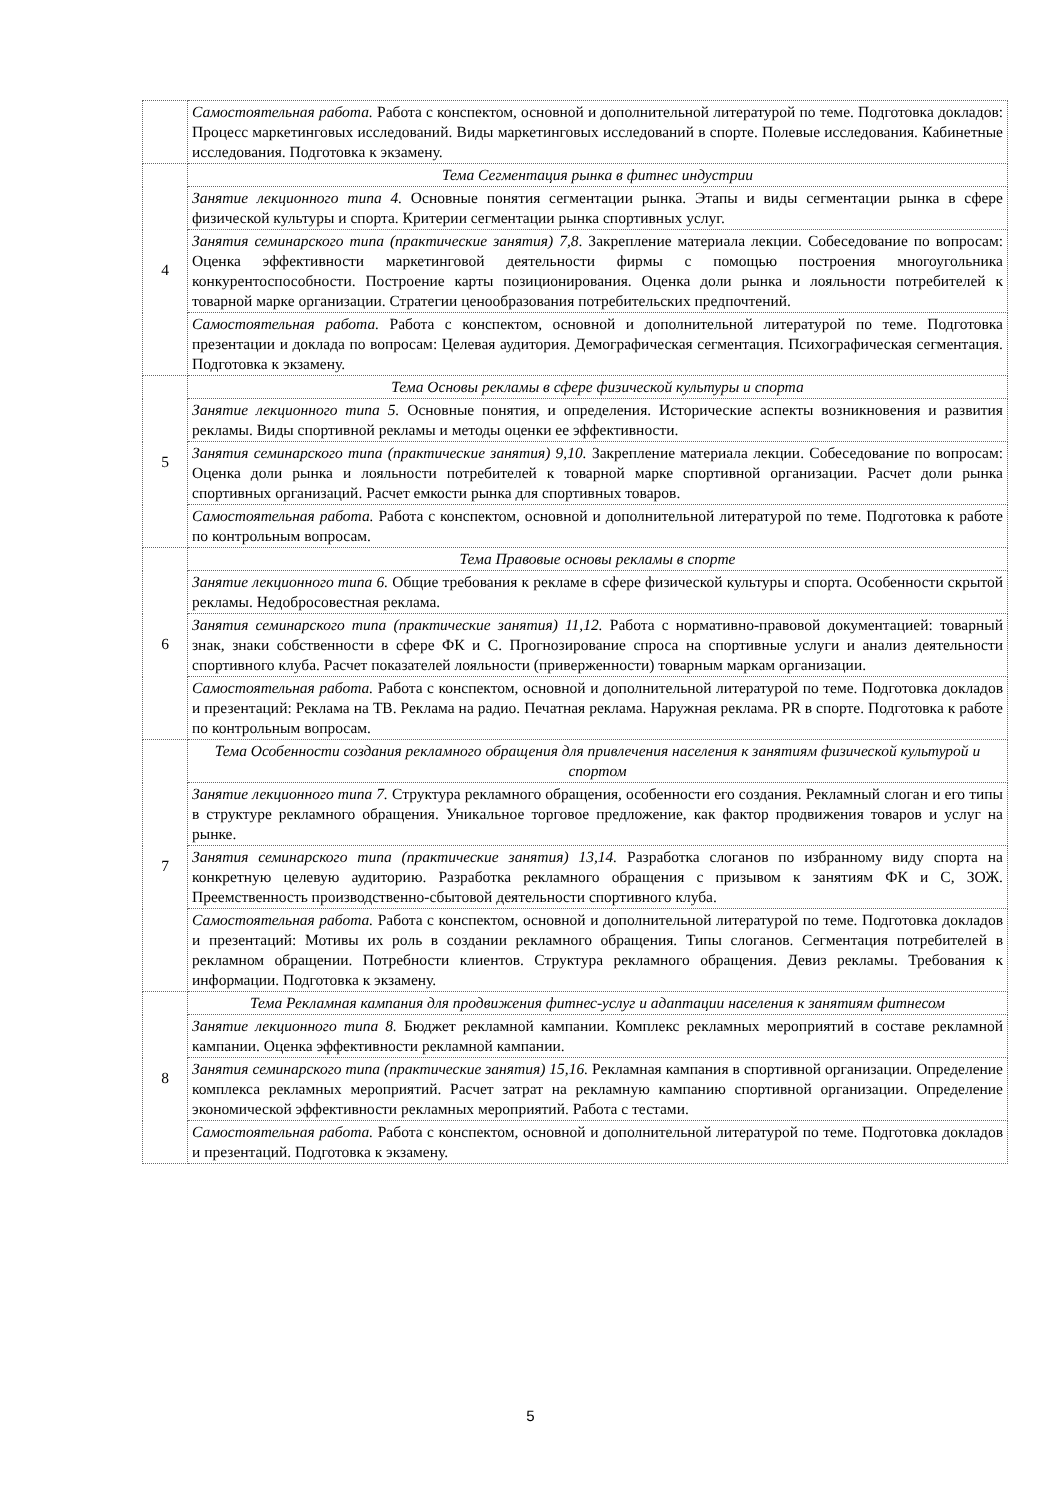| | Самостоятельная работа. Работа с конспектом, основной и дополнительной литературой по теме. Подготовка докладов: Процесс маркетинговых исследований. Виды маркетинговых исследований в спорте. Полевые исследования. Кабинетные исследования. Подготовка к экзамену. |
| 4 | Тема Сегментация рынка в фитнес индустрии |
| | Занятие лекционного типа 4. Основные понятия сегментации рынка. Этапы и виды сегментации рынка в сфере физической культуры и спорта. Критерии сегментации рынка спортивных услуг. |
| | Занятия семинарского типа (практические занятия) 7,8 . Закрепление материала лекции. Собеседование по вопросам: Оценка эффективности маркетинговой деятельности фирмы с помощью построения многоугольника конкурентоспособности. Построение карты позиционирования. Оценка доли рынка и лояльности потребителей к товарной марке организации. Стратегии ценообразования потребительских предпочтений. |
| | Самостоятельная работа. Работа с конспектом, основной и дополнительной литературой по теме. Подготовка презентации и доклада по вопросам: Целевая аудитория. Демографическая сегментация. Психографическая сегментация. Подготовка к экзамену. |
| 5 | Тема Основы рекламы в сфере физической культуры и спорта |
| | Занятие лекционного типа 5. Основные понятия, и определения. Исторические аспекты возникновения и развития рекламы. Виды спортивной рекламы и методы оценки ее эффективности. |
| | Занятия семинарского типа (практические занятия) 9,10. Закрепление материала лекции. Собеседование по вопросам: Оценка доли рынка и лояльности потребителей к товарной марке спортивной организации. Расчет доли рынка спортивных организаций. Расчет емкости рынка для спортивных товаров. |
| | Самостоятельная работа. Работа с конспектом, основной и дополнительной литературой по теме. Подготовка к работе по контрольным вопросам. |
| 6 | Тема Правовые основы рекламы в спорте |
| | Занятие лекционного типа 6. Общие требования к рекламе в сфере физической культуры и спорта. Особенности скрытой рекламы. Недобросовестная реклама. |
| | Занятия семинарского типа (практические занятия) 11,12. Работа с нормативно-правовой документацией: товарный знак, знаки собственности в сфере ФК и С. Прогнозирование спроса на спортивные услуги и анализ деятельности спортивного клуба. Расчет показателей лояльности (приверженности) товарным маркам организации. |
| | Самостоятельная работа. Работа с конспектом, основной и дополнительной литературой по теме. Подготовка докладов и презентаций: Реклама на ТВ. Реклама на радио. Печатная реклама. Наружная реклама. PR в спорте. Подготовка к работе по контрольным вопросам. |
| 7 | Тема Особенности создания рекламного обращения для привлечения населения к занятиям физической культурой и спортом |
| | Занятие лекционного типа 7. Структура рекламного обращения, особенности его создания. Рекламный слоган и его типы в структуре рекламного обращения. Уникальное торговое предложение, как фактор продвижения товаров и услуг на рынке. |
| | Занятия семинарского типа (практические занятия) 13,14. Разработка слоганов по избранному виду спорта на конкретную целевую аудиторию. Разработка рекламного обращения с призывом к занятиям ФК и С, ЗОЖ. Преемственность производственно-сбытовой деятельности спортивного клуба. |
| | Самостоятельная работа. Работа с конспектом, основной и дополнительной литературой по теме. Подготовка докладов и презентаций: Мотивы их роль в создании рекламного обращения. Типы слоганов. Сегментация потребителей в рекламном обращении. Потребности клиентов. Структура рекламного обращения. Девиз рекламы. Требования к информации. Подготовка к экзамену. |
| 8 | Тема Рекламная кампания для продвижения фитнес-услуг и адаптации населения к занятиям фитнесом |
| | Занятие лекционного типа 8. Бюджет рекламной кампании. Комплекс рекламных мероприятий в составе рекламной кампании. Оценка эффективности рекламной кампании. |
| | Занятия семинарского типа (практические занятия) 15,16. Рекламная кампания в спортивной организации. Определение комплекса рекламных мероприятий. Расчет затрат на рекламную кампанию спортивной организации. Определение экономической эффективности рекламных мероприятий. Работа с тестами. |
| | Самостоятельная работа. Работа с конспектом, основной и дополнительной литературой по теме. Подготовка докладов и презентаций. Подготовка к экзамену. |
5